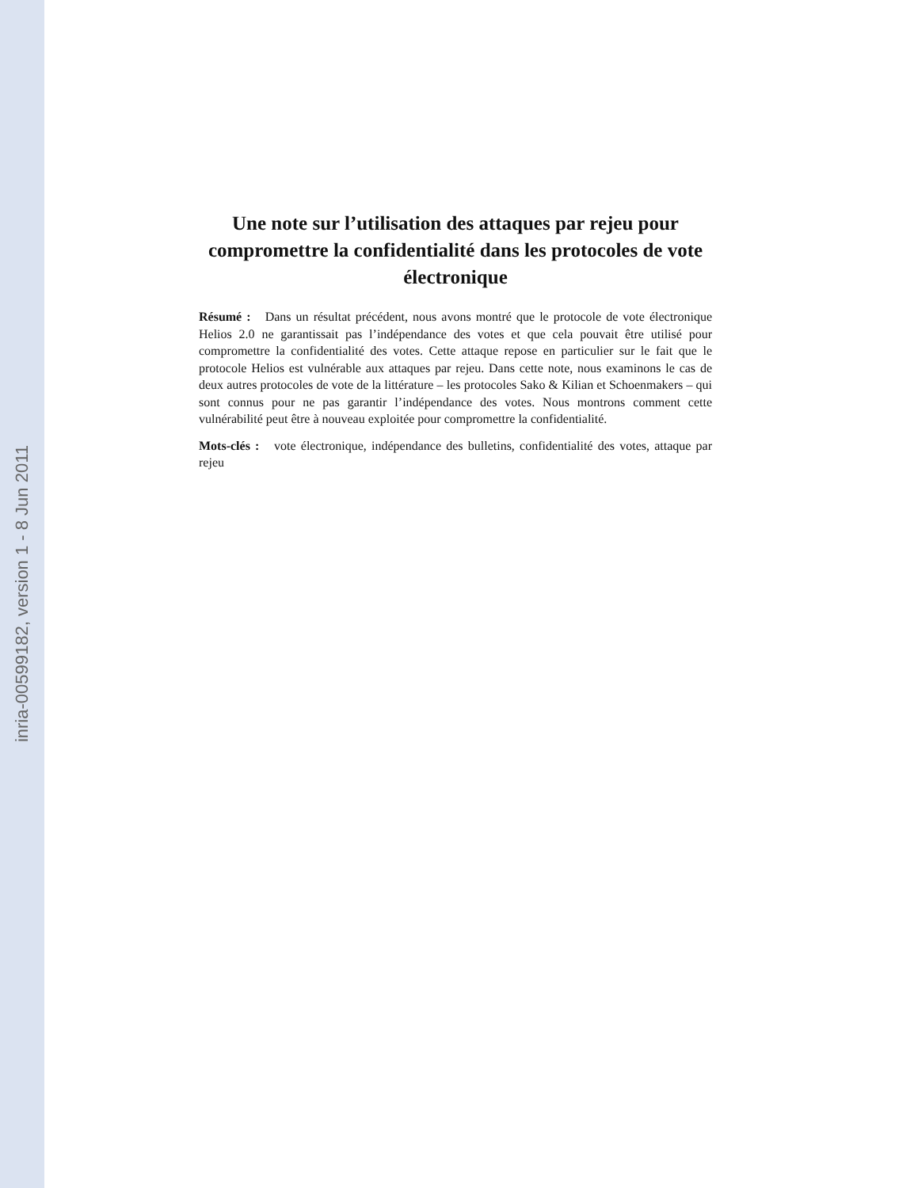inria-00599182, version 1 - 8 Jun 2011
Une note sur l’utilisation des attaques par rejeu pour compromettre la confidentialité dans les protocoles de vote électronique
Résumé : Dans un résultat précédent, nous avons montré que le protocole de vote électronique Helios 2.0 ne garantissait pas l’indépendance des votes et que cela pouvait être utilisé pour compromettre la confidentialité des votes. Cette attaque repose en particulier sur le fait que le protocole Helios est vulnérable aux attaques par rejeu. Dans cette note, nous examinons le cas de deux autres protocoles de vote de la littérature – les protocoles Sako & Kilian et Schoenmakers – qui sont connus pour ne pas garantir l’indépendance des votes. Nous montrons comment cette vulnérabilité peut être à nouveau exploitée pour compromettre la confidentialité.
Mots-clés : vote électronique, indépendance des bulletins, confidentialité des votes, attaque par rejeu